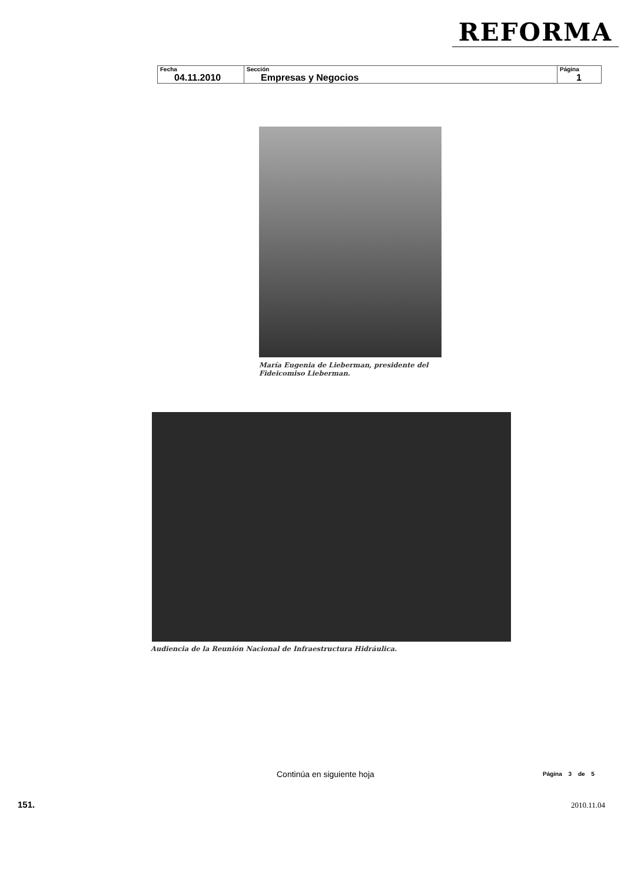REFORMA
| Fecha 04.11.2010 | Sección Empresas y Negocios | Página 1 |
María Eugenia de Lieberman, presidente del Fideicomiso Lieberman.
Audiencia de la Reunión Nacional de Infraestructura Hidráulica.
Continúa en siguiente hoja Página 3 de 5
151. 2010.11.04